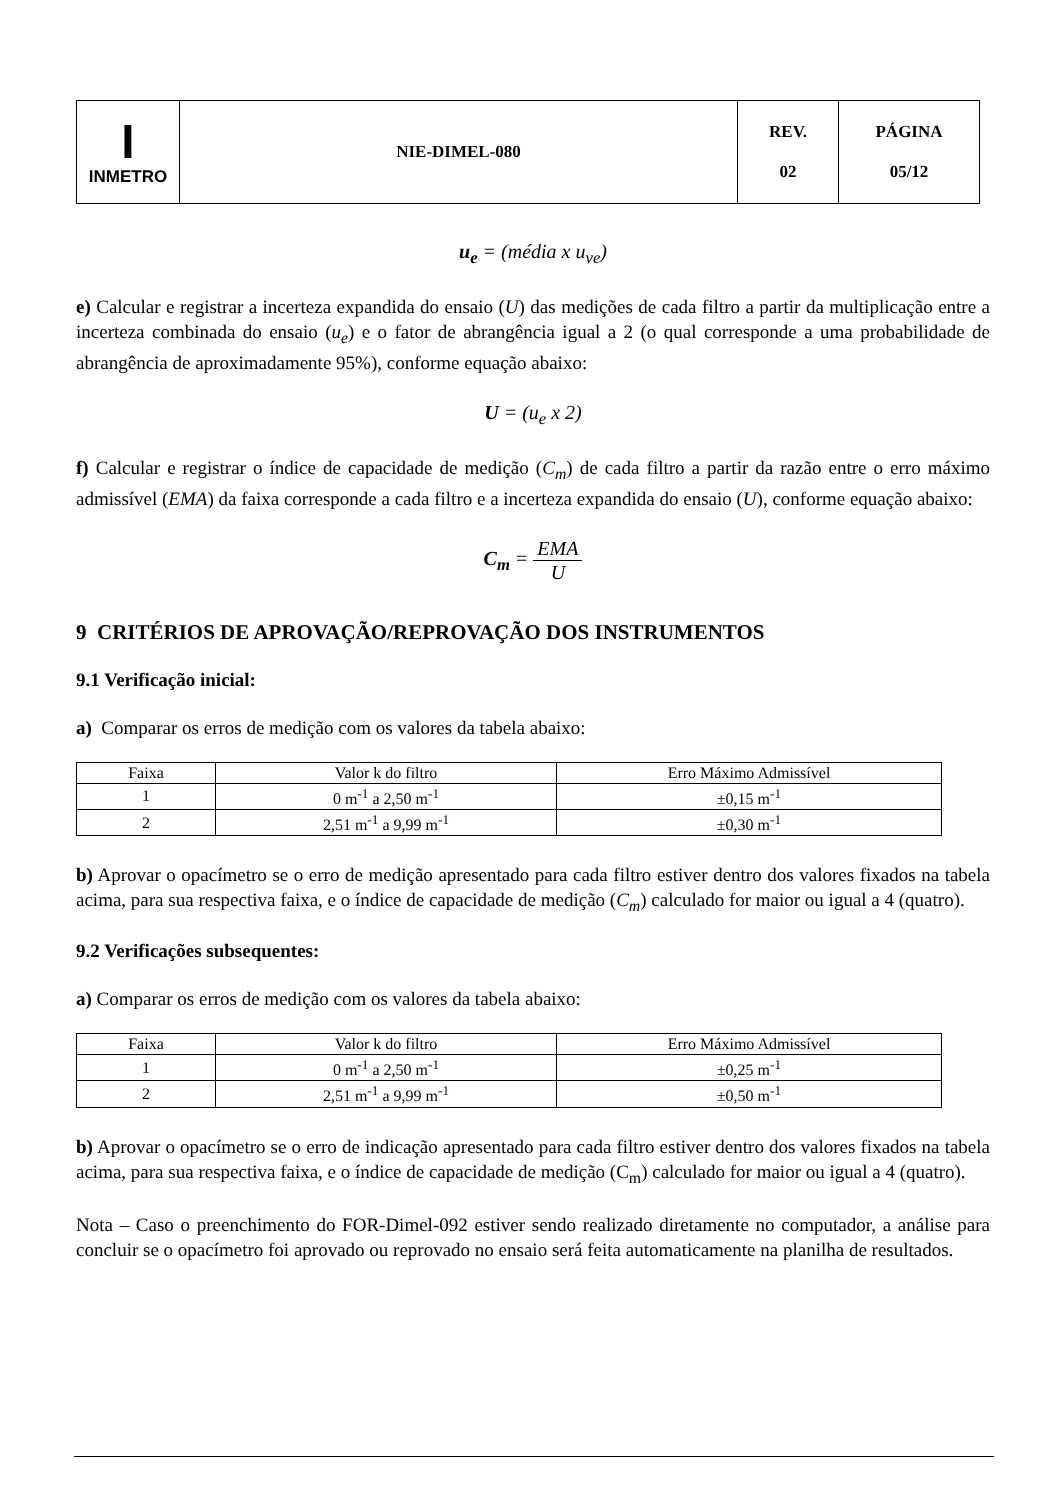| I INMETRO | NIE-DIMEL-080 | REV. 02 | PÁGINA 05/12 |
u<sub>e</sub> = (média x u<sub>ve</sub>)
e) Calcular e registrar a incerteza expandida do ensaio (U) das medições de cada filtro a partir da multiplicação entre a incerteza combinada do ensaio (u<sub>e</sub>) e o fator de abrangência igual a 2 (o qual corresponde a uma probabilidade de abrangência de aproximadamente 95%), conforme equação abaixo:
U = (u<sub>e</sub> x 2)
f) Calcular e registrar o índice de capacidade de medição (C<sub>m</sub>) de cada filtro a partir da razão entre o erro máximo admissível (EMA) da faixa corresponde a cada filtro e a incerteza expandida do ensaio (U), conforme equação abaixo:
C<sub>m</sub> = EMA U
9 CRITÉRIOS DE APROVAÇÃO/REPROVAÇÃO DOS INSTRUMENTOS
9.1 Verificação inicial:
a) Comparar os erros de medição com os valores da tabela abaixo:
| Faixa | Valor k do filtro | Erro Máximo Admissível |
| 1 | 0 m<sup>-1</sup> a 2,50 m<sup>-1</sup> | ±0,15 m<sup>-1</sup> |
| 2 | 2,51 m<sup>-1</sup> a 9,99 m<sup>-1</sup> | ±0,30 m<sup>-1</sup> |
b) Aprovar o opacímetro se o erro de medição apresentado para cada filtro estiver dentro dos valores fixados na tabela acima, para sua respectiva faixa, e o índice de capacidade de medição (C<sub>m</sub>) calculado for maior ou igual a 4 (quatro).
9.2 Verificações subsequentes:
a) Comparar os erros de medição com os valores da tabela abaixo:
| Faixa | Valor k do filtro | Erro Máximo Admissível |
| 1 | 0 m<sup>-1</sup> a 2,50 m<sup>-1</sup> | ±0,25 m<sup>-1</sup> |
| 2 | 2,51 m<sup>-1</sup> a 9,99 m<sup>-1</sup> | ±0,50 m<sup>-1</sup> |
b) Aprovar o opacímetro se o erro de indicação apresentado para cada filtro estiver dentro dos valores fixados na tabela acima, para sua respectiva faixa, e o índice de capacidade de medição (C<sub>m</sub>) calculado for maior ou igual a 4 (quatro).
Nota – Caso o preenchimento do FOR-Dimel-092 estiver sendo realizado diretamente no computador, a análise para concluir se o opacímetro foi aprovado ou reprovado no ensaio será feita automaticamente na planilha de resultados.